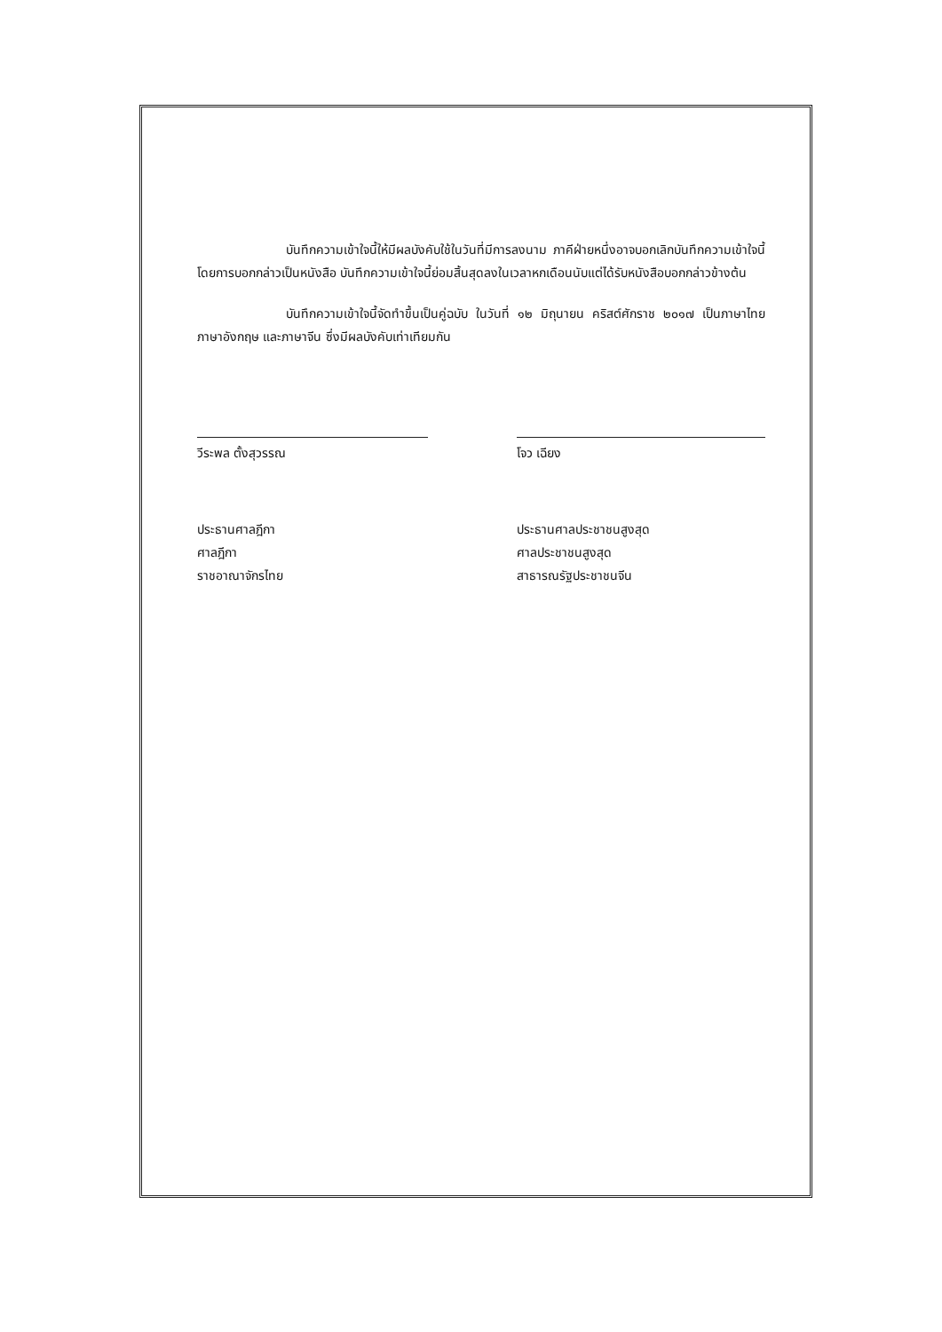บันทึกความเข้าใจนี้ให้มีผลบังคับใช้ในวันที่มีการลงนาม ภาคีฝ่ายหนึ่งอาจบอกเลิกบันทึกความเข้าใจนี้โดยการบอกกล่าวเป็นหนังสือ บันทึกความเข้าใจนี้ย่อมสิ้นสุดลงในเวลาหกเดือนนับแต่ได้รับหนังสือบอกกล่าวข้างต้น
บันทึกความเข้าใจนี้จัดทำขึ้นเป็นคู่ฉบับ ในวันที่ ๑๒ มิถุนายน คริสต์ศักราช ๒๐๑๗ เป็นภาษาไทย ภาษาอังกฤษ และภาษาจีน ซึ่งมีผลบังคับเท่าเทียมกัน
วีระพล ตั้งสุวรรณ
ประธานศาลฎีกา
ศาลฎีกา
ราชอาณาจักรไทย
โจว เฉียง
ประธานศาลประชาชนสูงสุด
ศาลประชาชนสูงสุด
สาธารณรัฐประชาชนจีน